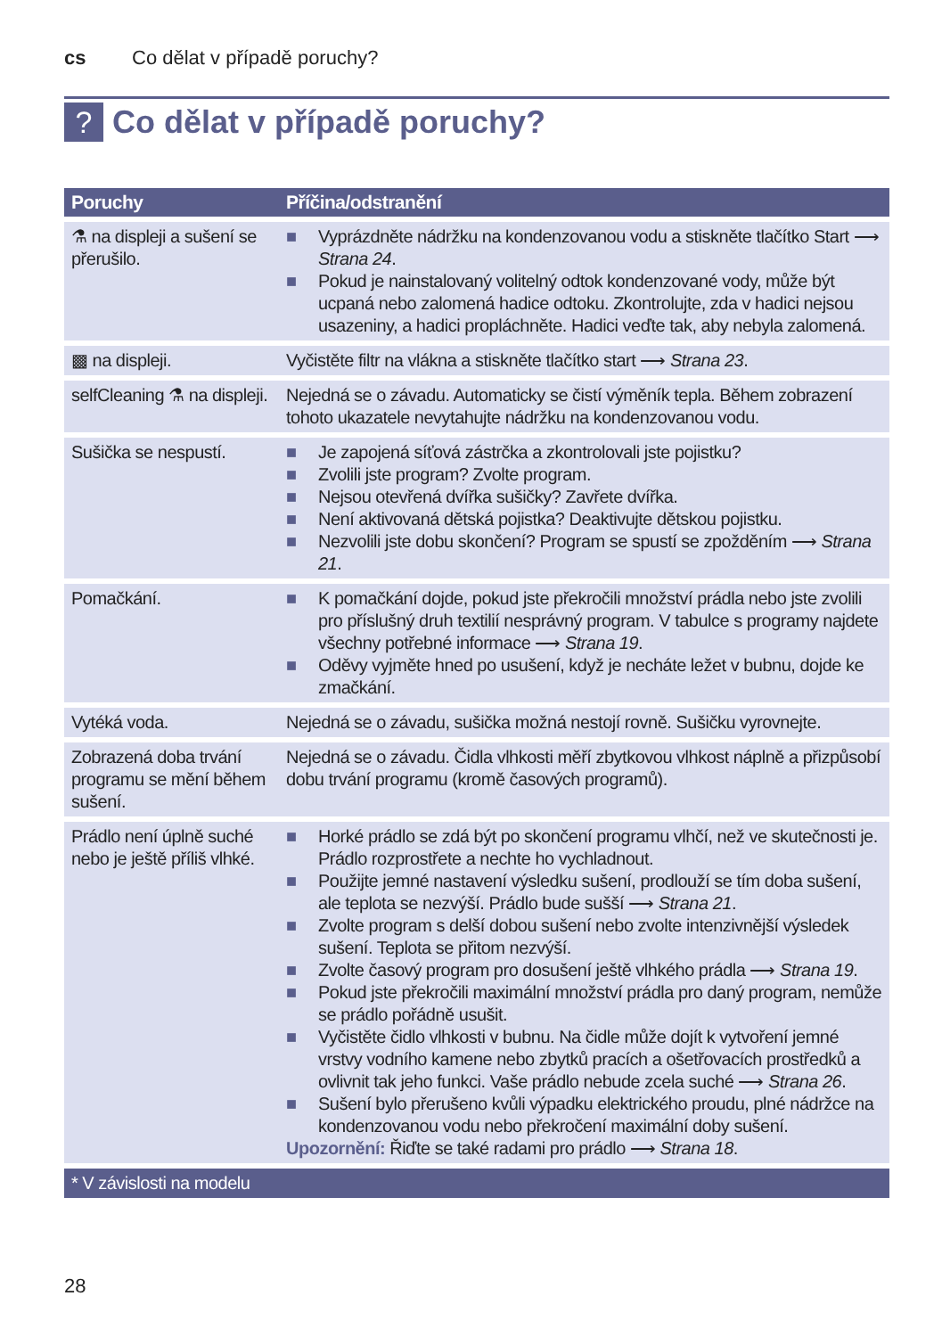cs Co dělat v případě poruchy?
?
Co dělat v případě poruchy?
| Poruchy | Příčina/odstranění |
| --- | --- |
| ⚗ na displeji a sušení se přerušilo. | ■ Vyprázdněte nádržku na kondenzovanou vodu a stiskněte tlačítko Start ⟶ Strana 24 . ■ Pokud je nainstalovaný volitelný odtok kondenzované vody, může být ucpaná nebo zalomená hadice odtoku. Zkontrolujte, zda v hadici nejsou usazeniny, a hadici propláchněte. Hadici veďte tak, aby nebyla zalomená. |
| ▩ na displeji. | Vyčistěte filtr na vlákna a stiskněte tlačítko start ⟶ Strana 23 . |
| selfCleaning ⚗ na displeji. | Nejedná se o závadu. Automaticky se čistí výměník tepla. Během zobrazení tohoto ukazatele nevytahujte nádržku na kondenzovanou vodu. |
| Sušička se nespustí. | ■ Je zapojená síťová zástrčka a zkontrolovali jste pojistku? ■ Zvolili jste program? Zvolte program. ■ Nejsou otevřená dvířka sušičky? Zavřete dvířka. ■ Není aktivovaná dětská pojistka? Deaktivujte dětskou pojistku. ■ Nezvolili jste dobu skončení? Program se spustí se zpožděním ⟶ Strana 21 . |
| Pomačkání. | ■ K pomačkání dojde, pokud jste překročili množství prádla nebo jste zvolili pro příslušný druh textilií nesprávný program. V tabulce s programy najdete všechny potřebné informace ⟶ Strana 19 . ■ Oděvy vyjměte hned po usušení, když je necháte ležet v bubnu, dojde ke zmačkání. |
| Vytéká voda. | Nejedná se o závadu, sušička možná nestojí rovně. Sušičku vyrovnejte. |
| Zobrazená doba trvání programu se mění během sušení. | Nejedná se o závadu. Čidla vlhkosti měří zbytkovou vlhkost náplně a přizpůsobí dobu trvání programu (kromě časových programů). |
| Prádlo není úplně suché nebo je ještě příliš vlhké. | ■ Horké prádlo se zdá být po skončení programu vlhčí, než ve skutečnosti je. Prádlo rozprostřete a nechte ho vychladnout. ■ Použijte jemné nastavení výsledku sušení, prodlouží se tím doba sušení, ale teplota se nezvýší. Prádlo bude sušší ⟶ Strana 21 . ■ Zvolte program s delší dobou sušení nebo zvolte intenzivnější výsledek sušení. Teplota se přitom nezvýší. ■ Zvolte časový program pro dosušení ještě vlhkého prádla ⟶ Strana 19 . ■ Pokud jste překročili maximální množství prádla pro daný program, nemůže se prádlo pořádně usušit. ■ Vyčistěte čidlo vlhkosti v bubnu. Na čidle může dojít k vytvoření jemné vrstvy vodního kamene nebo zbytků pracích a ošetřovacích prostředků a ovlivnit tak jeho funkci. Vaše prádlo nebude zcela suché ⟶ Strana 26 . ■ Sušení bylo přerušeno kvůli výpadku elektrického proudu, plné nádržce na kondenzovanou vodu nebo překročení maximální doby sušení. Upozornění: Řiďte se také radami pro prádlo ⟶ Strana 18 . |
| * V závislosti na modelu | |
28